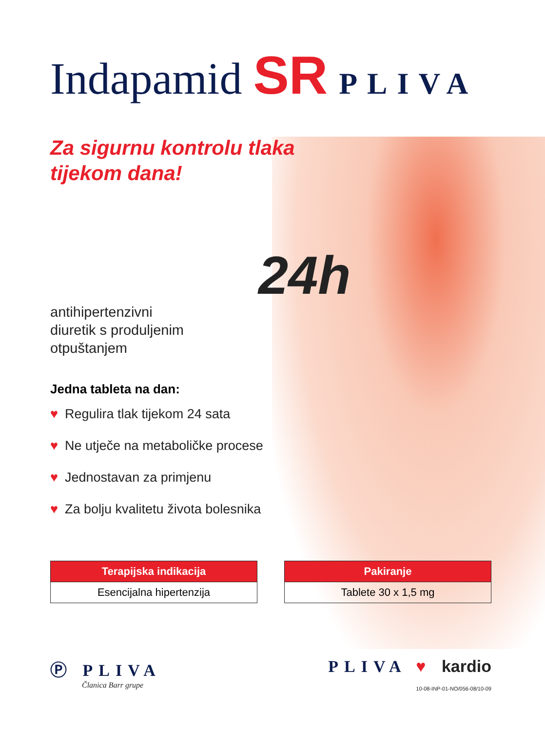Indapamid SR PLIVA
Za sigurnu kontrolu tlaka
tijekom dana!
24h
antihipertenzivni
diuretik s produljenim
otpuštanjem
Jedna tableta na dan:
♥ Regulira tlak tijekom 24 sata
♥ Ne utječe na metaboličke procese
♥ Jednostavan za primjenu
♥ Za bolju kvalitetu života bolesnika
| Terapijska indikacija |
| --- |
| Esencijalna hipertenzija |
| Pakiranje |
| --- |
| Tablete 30 x 1,5 mg |
Ⓟ PLIVA
Članica Barr grupe
PLIVA ♥ kardio
10-08-INP-01-NO/056-08/10-09